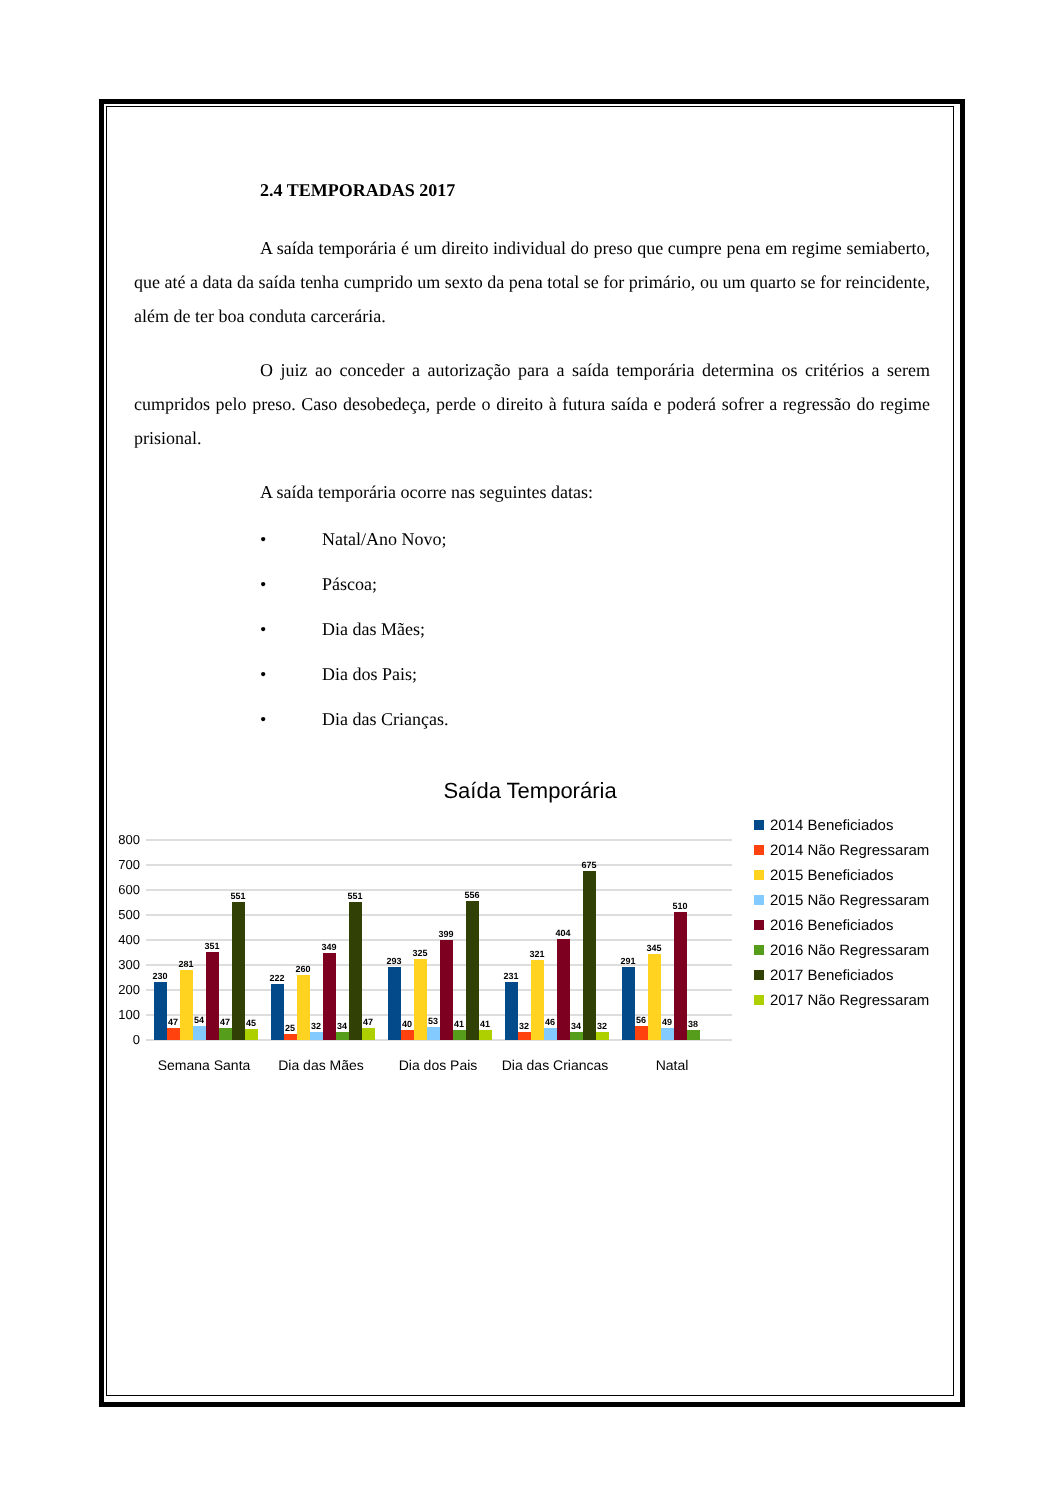2.4 TEMPORADAS 2017
A saída temporária é um direito individual do preso que cumpre pena em regime semiaberto, que até a data da saída tenha cumprido um sexto da pena total se for primário, ou um quarto se for reincidente, além de ter boa conduta carcerária.
O juiz ao conceder a autorização para a saída temporária determina os critérios a serem cumpridos pelo preso. Caso desobedeça, perde o direito à futura saída e poderá sofrer a regressão do regime prisional.
A saída temporária ocorre nas seguintes datas:
• Natal/Ano Novo;
• Páscoa;
• Dia das Mães;
• Dia dos Pais;
• Dia das Crianças.
Saída Temporária
800
700
600
500
400
300
200
100
0
230
47
281
54
351
47
551
45
222
25
260
32
349
34
551
47
293
40
325
53
399
41
556
41
231
32
321
46
404
34
675
32
291
56
345
49
510
38
Semana Santa
Dia das Mães
Dia dos Pais
Dia das Crianças
Natal
2014 Beneficiados
2014 Não Regressaram
2015 Beneficiados
2015 Não Regressaram
2016 Beneficiados
2016 Não Regressaram
2017 Beneficiados
2017 Não Regressaram